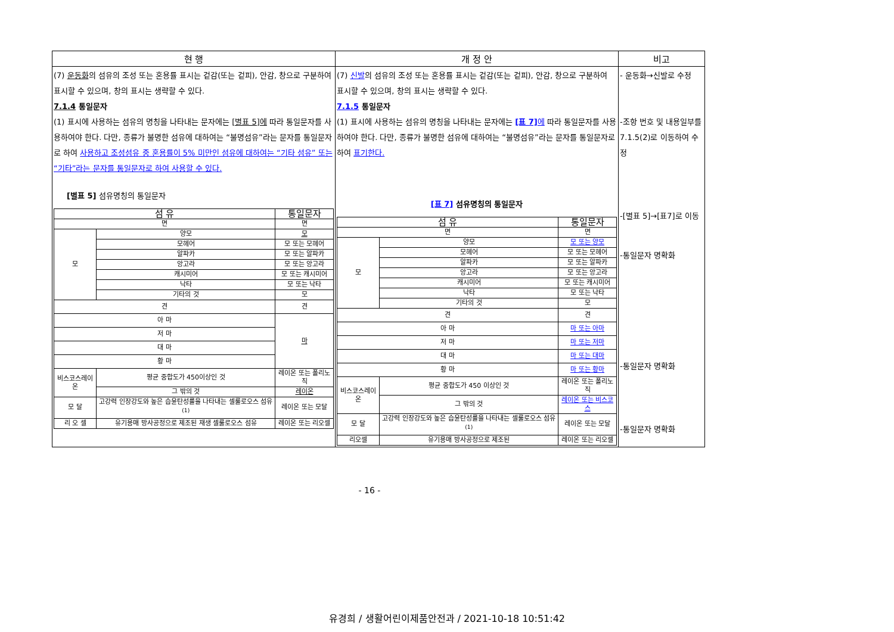| 현 행 | 개 정 안 | 비고 |
| --- | --- | --- |
| (7) 운동화 의 섬유의 조성 또는 혼용률 표시는 겉감(또는 겉피), 안감, 창으로 구분하여 표시할 수 있으며, 창의 표시는 생략할 수 있다. 7.1.4 통일문자 (1) 표시에 사용하는 섬유의 명칭을 나타내는 문자에는 [별표 5]에 따라 통일문자를 사용하여야 한다. 다만, 종류가 불명한 섬유에 대하여는 “불명섬유”라는 문자를 통일문자로 하여 사용하고 조성섬유 중 혼용률이 5% 미만인 섬유에 대하여는 “기타 섬유” 또는 “기타”라는 문자를 통일문자로 하여 사용할 수 있다. [별표 5] 섬유명칭의 통일문자 / 섬 유 / / 통일문자 / / --- / --- / --- / / 면 / / 면 / / 모 / 양모 / 모 / / / 모헤어 / 모 또는 모헤어 / / / 알파카 / 모 또는 알파카 / / / 앙고라 / 모 또는 앙고라 / / / 캐시미어 / 모 또는 캐시미어 / / / 낙타 / 모 또는 낙타 / / / 기타의 것 / 모 / / 견 / / 견 / / 아 마 / / 마 / / 저 마 / / / / 대 마 / / / / 황 마 / / / / 비스코스레이온 / 평균 중합도가 450이상인 것 / 레이온 또는 폴리노직 / / / 그 밖의 것 / 레이온 / / 모 달 / 고강력 인장강도와 높은 습윤탄성률을 나타내는 셀룰로오스 섬유<sup>(1)</sup> / 레이온 또는 모달 / / 리 오 셀 / 유기용매 방사공정으로 제조된 재생 셀룰로오스 섬유 / 레이온 또는 리오셀 / | (7) 신발 의 섬유의 조성 또는 혼용률 표시는 겉감(또는 겉피), 안감, 창으로 구분하여 표시할 수 있으며, 창의 표시는 생략할 수 있다. 7.1.5 통일문자 (1) 표시에 사용하는 섬유의 명칭을 나타내는 문자에는 [표 7] 에 따라 통일문자를 사용하여야 한다. 다만, 종류가 불명한 섬유에 대하여는 “불명섬유”라는 문자를 통일문자로 하여 표기한다. [표 7] 섬유명칭의 통일문자 / 섬 유 / / 통일문자 / / --- / --- / --- / / 면 / / 면 / / 모 / 양모 / 모 또는 양모 / / / 모헤어 / 모 또는 모헤어 / / / 알파카 / 모 또는 알파카 / / / 앙고라 / 모 또는 앙고라 / / / 캐시미어 / 모 또는 캐시미어 / / / 낙타 / 모 또는 낙타 / / / 기타의 것 / 모 / / 견 / / 견 / / 아 마 / / 마 또는 아마 / / 저 마 / / 마 또는 저마 / / 대 마 / / 마 또는 대마 / / 황 마 / / 마 또는 황마 / / 비스코스레이온 / 평균 중합도가 450 이상인 것 / 레이온 또는 폴리노직 / / / 그 밖의 것 / 레이온 또는 비스코스 / / 모 달 / 고강력 인장강도와 높은 습윤탄성률을 나타내는 셀룰로오스 섬유<sup>(1)</sup> / 레이온 또는 모달 / / 리오셀 / 유기용매 방사공정으로 제조된 / 레이온 또는 리오셀 / | - 운동화→신발로 수정 -조항 번호 및 내용일부를 7.1.5(2)로 이동하여 수정 -[별표 5]→[표7]로 이동 -통일문자 명확화 -통일문자 명확화 -통일문자 명확화 |
- 16 -
유경희 / 생활어린이제품안전과 / 2021-10-18 10:51:42